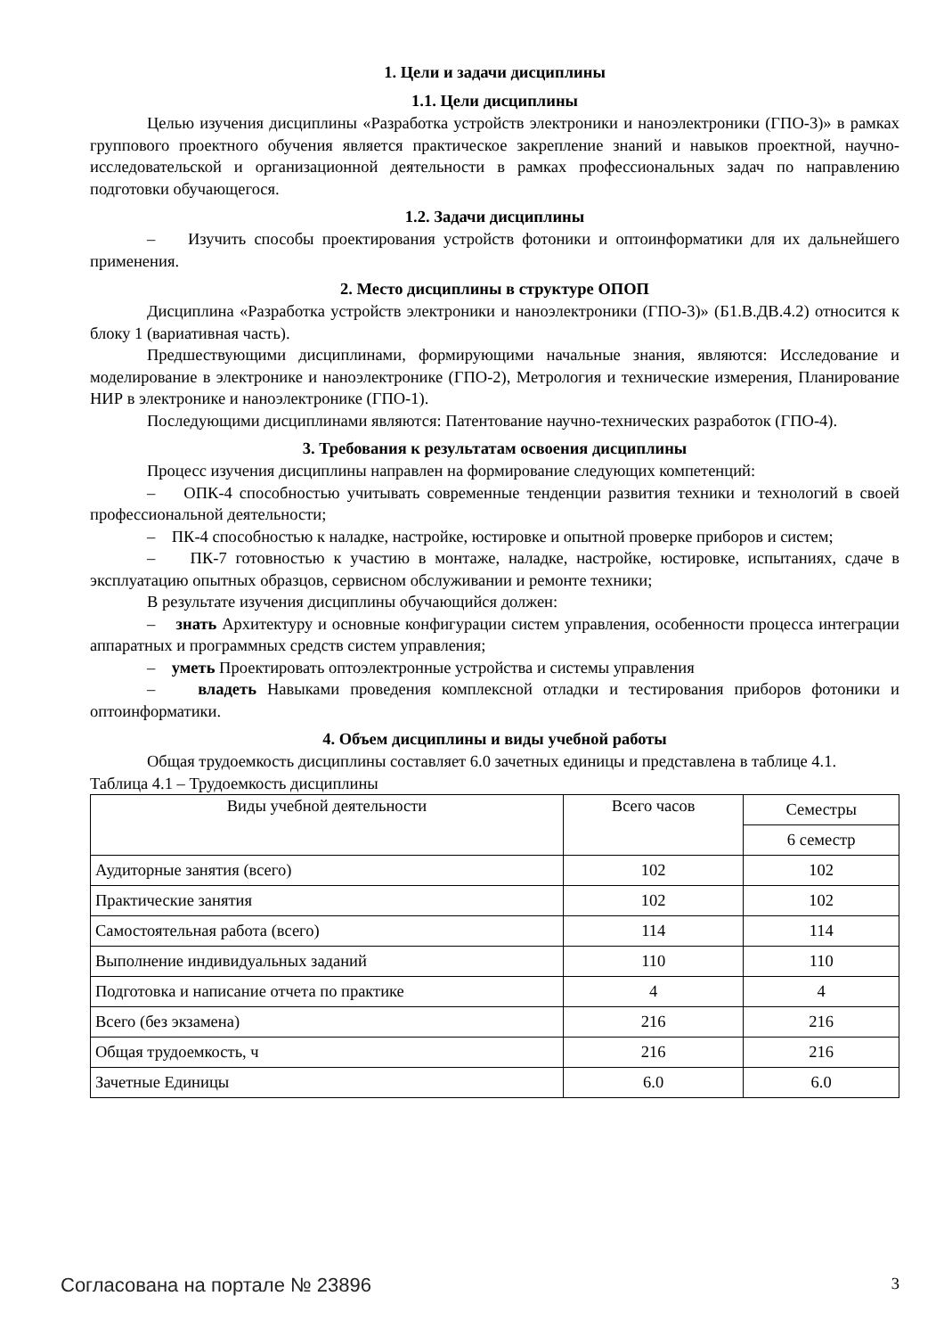1. Цели и задачи дисциплины
1.1. Цели дисциплины
Целью изучения дисциплины «Разработка устройств электроники и наноэлектроники (ГПО-3)» в рамках группового проектного обучения является практическое закрепление знаний и навыков проектной, научно-исследовательской и организационной деятельности в рамках профессиональных задач по направлению подготовки обучающегося.
1.2. Задачи дисциплины
– Изучить способы проектирования устройств фотоники и оптоинформатики для их дальнейшего применения.
2. Место дисциплины в структуре ОПОП
Дисциплина «Разработка устройств электроники и наноэлектроники (ГПО-3)» (Б1.В.ДВ.4.2) относится к блоку 1 (вариативная часть).
Предшествующими дисциплинами, формирующими начальные знания, являются: Исследование и моделирование в электронике и наноэлектронике (ГПО-2), Метрология и технические измерения, Планирование НИР в электронике и наноэлектронике (ГПО-1).
Последующими дисциплинами являются: Патентование научно-технических разработок (ГПО-4).
3. Требования к результатам освоения дисциплины
Процесс изучения дисциплины направлен на формирование следующих компетенций:
– ОПК-4 способностью учитывать современные тенденции развития техники и технологий в своей профессиональной деятельности;
– ПК-4 способностью к наладке, настройке, юстировке и опытной проверке приборов и систем;
– ПК-7 готовностью к участию в монтаже, наладке, настройке, юстировке, испытаниях, сдаче в эксплуатацию опытных образцов, сервисном обслуживании и ремонте техники;
В результате изучения дисциплины обучающийся должен:
– знать Архитектуру и основные конфигурации систем управления, особенности процесса интеграции аппаратных и программных средств систем управления;
– уметь Проектировать оптоэлектронные устройства и системы управления
– владеть Навыками проведения комплексной отладки и тестирования приборов фотоники и оптоинформатики.
4. Объем дисциплины и виды учебной работы
Общая трудоемкость дисциплины составляет 6.0 зачетных единицы и представлена в таблице 4.1.
Таблица 4.1 – Трудоемкость дисциплины
| Виды учебной деятельности | Всего часов | Семестры |
| | | 6 семестр |
| Аудиторные занятия (всего) | 102 | 102 |
| Практические занятия | 102 | 102 |
| Самостоятельная работа (всего) | 114 | 114 |
| Выполнение индивидуальных заданий | 110 | 110 |
| Подготовка и написание отчета по практике | 4 | 4 |
| Всего (без экзамена) | 216 | 216 |
| Общая трудоемкость, ч | 216 | 216 |
| Зачетные Единицы | 6.0 | 6.0 |
Согласована на портале № 23896 3